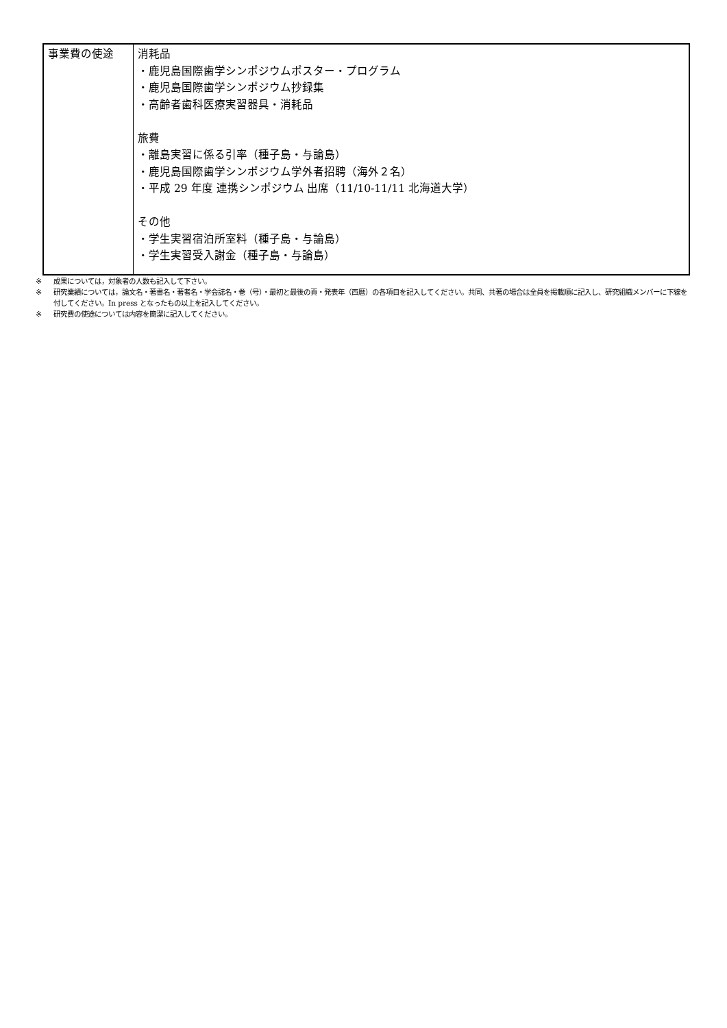| 事業費の使途 | 消耗品 ・鹿児島国際歯学シンポジウムポスター・プログラム ・鹿児島国際歯学シンポジウム抄録集 ・高齢者歯科医療実習器具・消耗品 旅費 ・離島実習に係る引率（種子島・与論島） ・鹿児島国際歯学シンポジウム学外者招聘（海外２名） ・平成 29 年度 連携シンポジウム 出席（11/10-11/11 北海道大学） その他 ・学生実習宿泊所室料（種子島・与論島） ・学生実習受入謝金（種子島・与論島） |
※ 成果については，対象者の人数も記入して下さい。
※ 研究業績については，論文名・著書名・著者名・学会誌名・巻（号）・最初と最後の頁・発表年（西暦）の各項目を記入してください。共同、共著の場合は全員を掲載順に記入し、研究組織メンバーに下線を付してください。In press となったもの以上を記入してください。
※ 研究費の使途については内容を簡潔に記入してください。